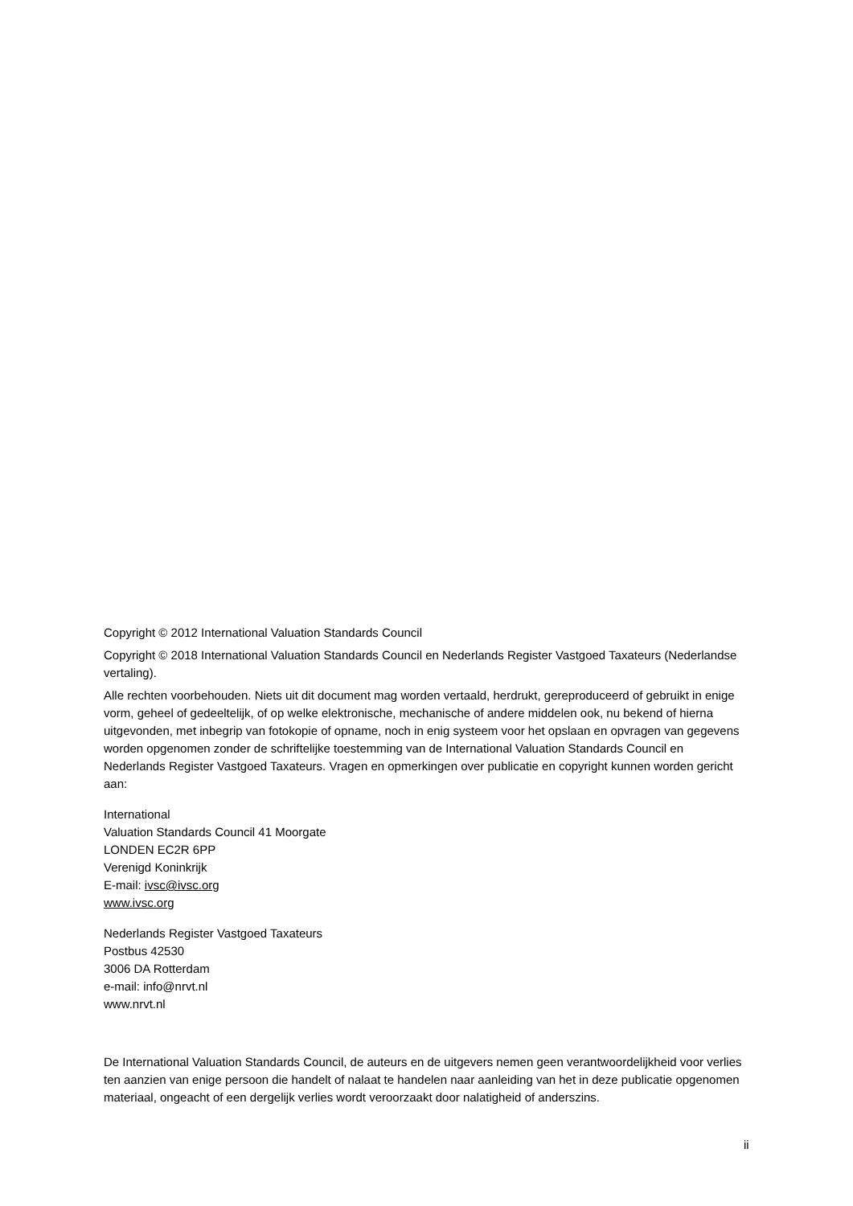Copyright © 2012 International Valuation Standards Council
Copyright © 2018 International Valuation Standards Council en Nederlands Register Vastgoed Taxateurs (Nederlandse vertaling).
Alle rechten voorbehouden. Niets uit dit document mag worden vertaald, herdrukt, gereproduceerd of gebruikt in enige vorm, geheel of gedeeltelijk, of op welke elektronische, mechanische of andere middelen ook, nu bekend of hierna uitgevonden, met inbegrip van fotokopie of opname, noch in enig systeem voor het opslaan en opvragen van gegevens worden opgenomen zonder de schriftelijke toestemming van de International Valuation Standards Council en Nederlands Register Vastgoed Taxateurs. Vragen en opmerkingen over publicatie en copyright kunnen worden gericht aan:
International
Valuation Standards Council 41 Moorgate
LONDEN EC2R 6PP
Verenigd Koninkrijk
E-mail: ivsc@ivsc.org
www.ivsc.org
Nederlands Register Vastgoed Taxateurs
Postbus 42530
3006 DA Rotterdam
e-mail: info@nrvt.nl
www.nrvt.nl
De International Valuation Standards Council, de auteurs en de uitgevers nemen geen verantwoordelijkheid voor verlies ten aanzien van enige persoon die handelt of nalaat te handelen naar aanleiding van het in deze publicatie opgenomen materiaal, ongeacht of een dergelijk verlies wordt veroorzaakt door nalatigheid of anderszins.
ii